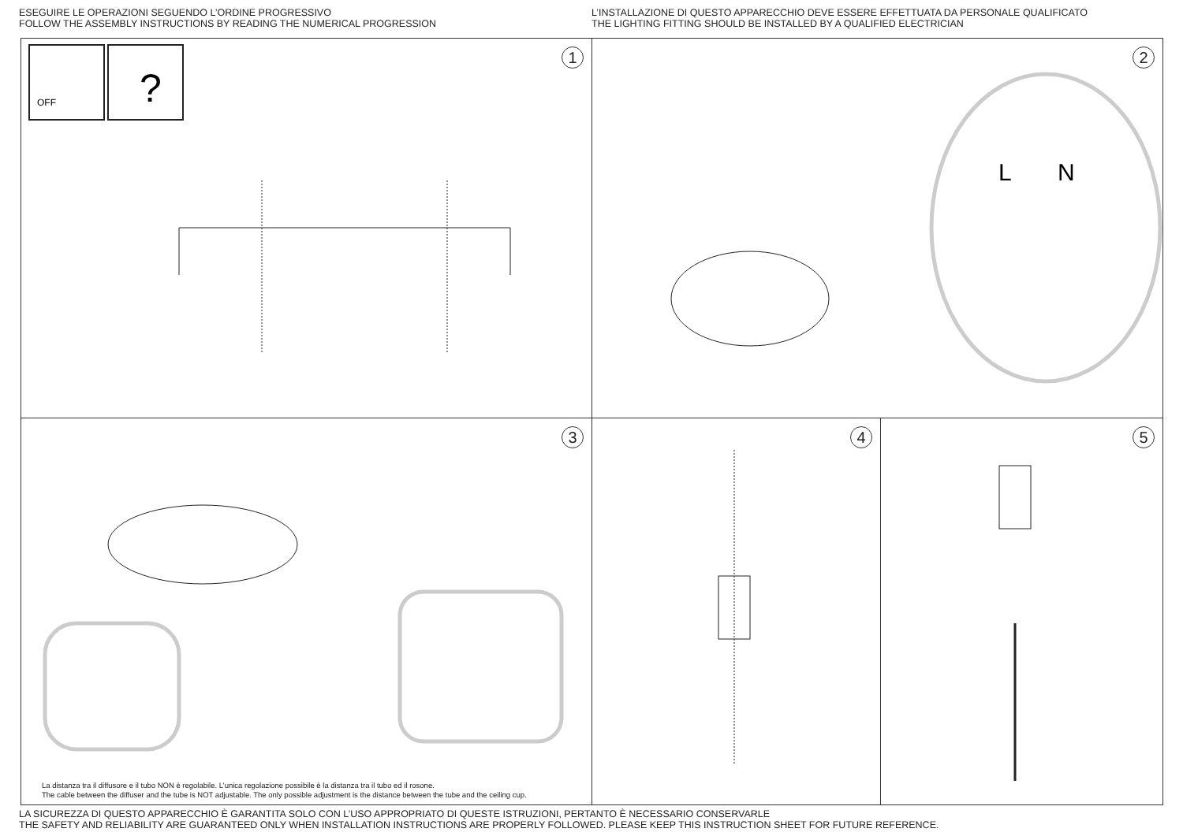ESEGUIRE LE OPERAZIONI SEGUENDO L’ORDINE PROGRESSIVO
FOLLOW THE ASSEMBLY INSTRUCTIONS BY READING THE NUMERICAL PROGRESSION
L’INSTALLAZIONE DI QUESTO APPARECCHIO DEVE ESSERE EFFETTUATA DA PERSONALE QUALIFICATO
THE LIGHTING FITTING SHOULD BE INSTALLED BY A QUALIFIED ELECTRICIAN
1
?
OFF
2
L
N
3
La distanza tra il diffusore e il tubo NON è regolabile. L’unica regolazione possibile è la distanza tra il tubo ed il rosone.
The cable between the diffuser and the tube is NOT adjustable. The only possible adjustment is the distance between the tube and the ceiling cup.
4
5
LA SICUREZZA DI QUESTO APPARECCHIO È GARANTITA SOLO CON L’USO APPROPRIATO DI QUESTE ISTRUZIONI, PERTANTO È NECESSARIO CONSERVARLE
THE SAFETY AND RELIABILITY ARE GUARANTEED ONLY WHEN INSTALLATION INSTRUCTIONS ARE PROPERLY FOLLOWED. PLEASE KEEP THIS INSTRUCTION SHEET FOR FUTURE REFERENCE.